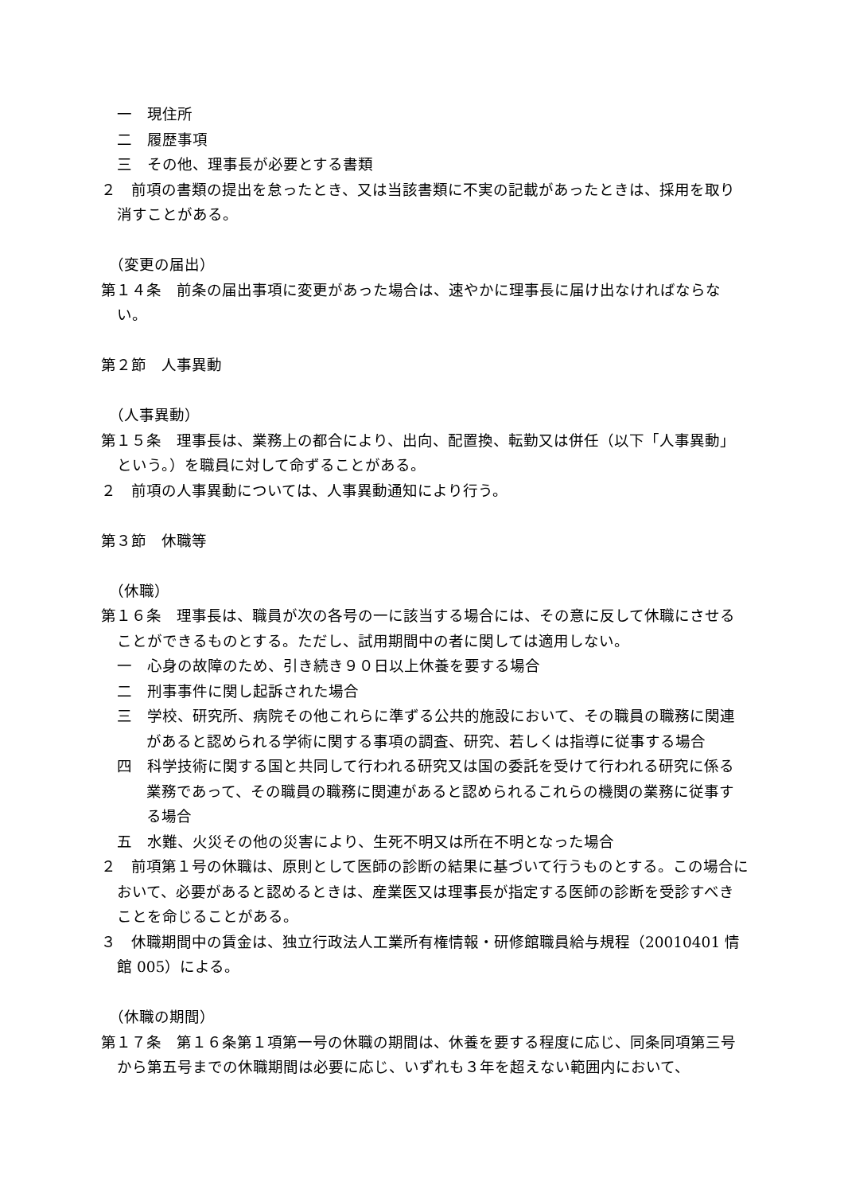一　現住所
二　履歴事項
三　その他、理事長が必要とする書類
２　前項の書類の提出を怠ったとき、又は当該書類に不実の記載があったときは、採用を取り消すことがある。
（変更の届出）
第１４条　前条の届出事項に変更があった場合は、速やかに理事長に届け出なければならない。
第２節　人事異動
（人事異動）
第１５条　理事長は、業務上の都合により、出向、配置換、転勤又は併任（以下「人事異動」という。）を職員に対して命ずることがある。
２　前項の人事異動については、人事異動通知により行う。
第３節　休職等
（休職）
第１６条　理事長は、職員が次の各号の一に該当する場合には、その意に反して休職にさせることができるものとする。ただし、試用期間中の者に関しては適用しない。
一　心身の故障のため、引き続き９０日以上休養を要する場合
二　刑事事件に関し起訴された場合
三　学校、研究所、病院その他これらに準ずる公共的施設において、その職員の職務に関連があると認められる学術に関する事項の調査、研究、若しくは指導に従事する場合
四　科学技術に関する国と共同して行われる研究又は国の委託を受けて行われる研究に係る業務であって、その職員の職務に関連があると認められるこれらの機関の業務に従事する場合
五　水難、火災その他の災害により、生死不明又は所在不明となった場合
２　前項第１号の休職は、原則として医師の診断の結果に基づいて行うものとする。この場合において、必要があると認めるときは、産業医又は理事長が指定する医師の診断を受診すべきことを命じることがある。
３　休職期間中の賃金は、独立行政法人工業所有権情報・研修館職員給与規程（20010401 情館 005）による。
（休職の期間）
第１７条　第１６条第１項第一号の休職の期間は、休養を要する程度に応じ、同条同項第三号から第五号までの休職期間は必要に応じ、いずれも３年を超えない範囲内において、